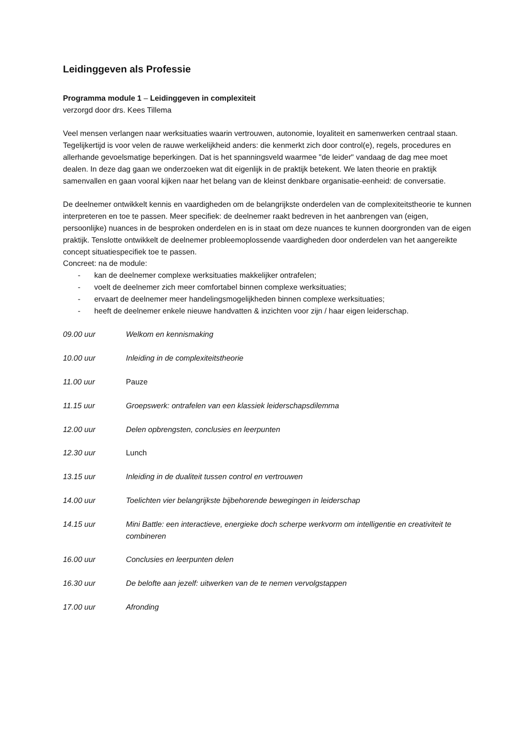Leidinggeven als Professie
Programma module 1 – Leidinggeven in complexiteit
verzorgd door drs. Kees Tillema
Veel mensen verlangen naar werksituaties waarin vertrouwen, autonomie, loyaliteit en samenwerken centraal staan. Tegelijkertijd is voor velen de rauwe werkelijkheid anders: die kenmerkt zich door control(e), regels, procedures en allerhande gevoelsmatige beperkingen. Dat is het spanningsveld waarmee "de leider" vandaag de dag mee moet dealen. In deze dag gaan we onderzoeken wat dit eigenlijk in de praktijk betekent. We laten theorie en praktijk samenvallen en gaan vooral kijken naar het belang van de kleinst denkbare organisatie-eenheid: de conversatie.
De deelnemer ontwikkelt kennis en vaardigheden om de belangrijkste onderdelen van de complexiteitstheorie te kunnen interpreteren en toe te passen. Meer specifiek: de deelnemer raakt bedreven in het aanbrengen van (eigen, persoonlijke) nuances in de besproken onderdelen en is in staat om deze nuances te kunnen doorgronden van de eigen praktijk. Tenslotte ontwikkelt de deelnemer probleemoplossende vaardigheden door onderdelen van het aangereikte concept situatiespecifiek toe te passen.
Concreet: na de module:
- kan de deelnemer complexe werksituaties makkelijker ontrafelen;
- voelt de deelnemer zich meer comfortabel binnen complexe werksituaties;
- ervaart de deelnemer meer handelingsmogelijkheden binnen complexe werksituaties;
- heeft de deelnemer enkele nieuwe handvatten & inzichten voor zijn / haar eigen leiderschap.
09.00 uur Welkom en kennismaking
10.00 uur Inleiding in de complexiteitstheorie
11.00 uur Pauze
11.15 uur Groepswerk: ontrafelen van een klassiek leiderschapsdilemma
12.00 uur Delen opbrengsten, conclusies en leerpunten
12.30 uur Lunch
13.15 uur Inleiding in de dualiteit tussen control en vertrouwen
14.00 uur Toelichten vier belangrijkste bijbehorende bewegingen in leiderschap
14.15 uur Mini Battle: een interactieve, energieke doch scherpe werkvorm om intelligentie en creativiteit te combineren
16.00 uur Conclusies en leerpunten delen
16.30 uur De belofte aan jezelf: uitwerken van de te nemen vervolgstappen
17.00 uur Afronding